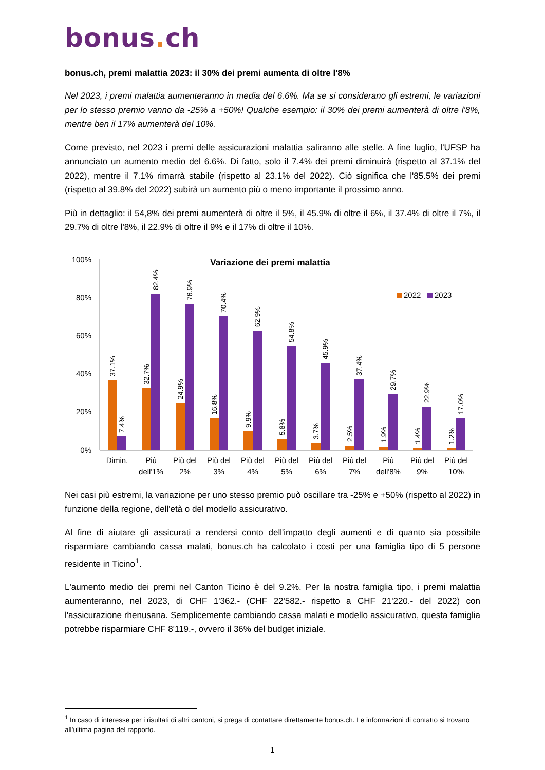bonus. ch
bonus.ch, premi malattia 2023: il 30% dei premi aumenta di oltre l'8%
Nel 2023, i premi malattia aumenteranno in media del 6.6%. Ma se si considerano gli estremi, le variazioni per lo stesso premio vanno da -25% a +50%! Qualche esempio: il 30% dei premi aumenterà di oltre l'8%, mentre ben il 17% aumenterà del 10%.
Come previsto, nel 2023 i premi delle assicurazioni malattia saliranno alle stelle. A fine luglio, l'UFSP ha annunciato un aumento medio del 6.6%. Di fatto, solo il 7.4% dei premi diminuirà (rispetto al 37.1% del 2022), mentre il 7.1% rimarrà stabile (rispetto al 23.1% del 2022). Ciò significa che l'85.5% dei premi (rispetto al 39.8% del 2022) subirà un aumento più o meno importante il prossimo anno.
Più in dettaglio: il 54,8% dei premi aumenterà di oltre il 5%, il 45.9% di oltre il 6%, il 37.4% di oltre il 7%, il 29.7% di oltre l'8%, il 22.9% di oltre il 9% e il 17% di oltre il 10%.
Variazione dei premi malattia
2022
2023
100%
80%
60%
40%
20%
0%
37.1%
7.4%
32.7%
82.4%
24.9%
76.9%
16.8%
70.4%
9.9%
62.9%
5.8%
54.8%
3.7%
45.9%
2.5%
37.4%
1.9%
29.7%
1.4%
22.9%
1.2%
17.0%
Dimin.
Più
dell'1%
Più del
2%
Più del
3%
Più del
4%
Più del
5%
Più del
6%
Più del
7%
Più
dell'8%
Più del
9%
Più del
10%
Nei casi più estremi, la variazione per uno stesso premio può oscillare tra -25% e +50% (rispetto al 2022) in funzione della regione, dell'età o del modello assicurativo.
Al fine di aiutare gli assicurati a rendersi conto dell'impatto degli aumenti e di quanto sia possibile risparmiare cambiando cassa malati, bonus.ch ha calcolato i costi per una famiglia tipo di 5 persone residente in Ticino<sup>1</sup>.
L'aumento medio dei premi nel Canton Ticino è del 9.2%. Per la nostra famiglia tipo, i premi malattia aumenteranno, nel 2023, di CHF 1'362.- (CHF 22'582.- rispetto a CHF 21'220.- del 2022) con l'assicurazione rhenusana. Semplicemente cambiando cassa malati e modello assicurativo, questa famiglia potrebbe risparmiare CHF 8'119.-, ovvero il 36% del budget iniziale.
<sup>1</sup> In caso di interesse per i risultati di altri cantoni, si prega di contattare direttamente bonus.ch. Le informazioni di contatto si trovano all’ultima pagina del rapporto.
1